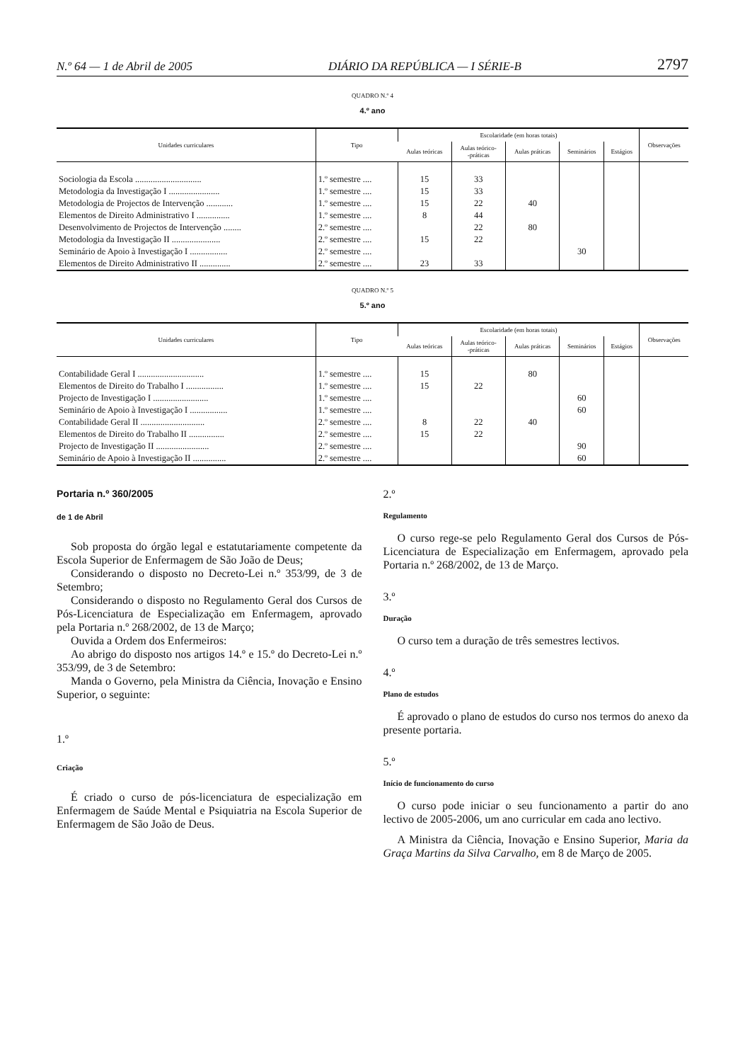N.º 64 — 1 de Abril de 2005 DIÁRIO DA REPÚBLICA — I SÉRIE-B 2797
QUADRO N.º 4
4.º ano
| Unidades curriculares | Tipo | Escolaridade (em horas totais) | | | | | Observações |
| --- | --- | --- | --- | --- | --- | --- | --- |
| | | Aulas teóricas | Aulas teórico- -práticas | Aulas práticas | Seminários | Estágios | |
| Sociologia da Escola .............................. | 1.º semestre .... | 15 | 33 | | | | |
| Metodologia da Investigação I ....................... | 1.º semestre .... | 15 | 33 | | | | |
| Metodologia de Projectos de Intervenção ............ | 1.º semestre .... | 15 | 22 | 40 | | | |
| Elementos de Direito Administrativo I ............... | 1.º semestre .... | 8 | 44 | | | | |
| Desenvolvimento de Projectos de Intervenção ........ | 2.º semestre .... | | 22 | 80 | | | |
| Metodologia da Investigação II ...................... | 2.º semestre .... | 15 | 22 | | | | |
| Seminário de Apoio à Investigação I ................. | 2.º semestre .... | | | | 30 | | |
| Elementos de Direito Administrativo II .............. | 2.º semestre .... | 23 | 33 | | | | |
QUADRO N.º 5
5.º ano
| Unidades curriculares | Tipo | Escolaridade (em horas totais) | | | | | Observações |
| --- | --- | --- | --- | --- | --- | --- | --- |
| | | Aulas teóricas | Aulas teórico- -práticas | Aulas práticas | Seminários | Estágios | |
| Contabilidade Geral I .............................. | 1.º semestre .... | 15 | | 80 | | | |
| Elementos de Direito do Trabalho I ................. | 1.º semestre .... | 15 | 22 | | | | |
| Projecto de Investigação I ......................... | 1.º semestre .... | | | | 60 | | |
| Seminário de Apoio à Investigação I ................. | 1.º semestre .... | | | | 60 | | |
| Contabilidade Geral II ............................. | 2.º semestre .... | 8 | 22 | 40 | | | |
| Elementos de Direito do Trabalho II ................ | 2.º semestre .... | 15 | 22 | | | | |
| Projecto de Investigação II ........................ | 2.º semestre .... | | | | 90 | | |
| Seminário de Apoio à Investigação II ............... | 2.º semestre .... | | | | 60 | | |
Portaria n.º 360/2005
de 1 de Abril
Sob proposta do órgão legal e estatutariamente competente da Escola Superior de Enfermagem de São João de Deus;
Considerando o disposto no Decreto-Lei n.º 353/99, de 3 de Setembro;
Considerando o disposto no Regulamento Geral dos Cursos de Pós-Licenciatura de Especialização em Enfermagem, aprovado pela Portaria n.º 268/2002, de 13 de Março;
Ouvida a Ordem dos Enfermeiros:
Ao abrigo do disposto nos artigos 14.º e 15.º do Decreto-Lei n.º 353/99, de 3 de Setembro:
Manda o Governo, pela Ministra da Ciência, Inovação e Ensino Superior, o seguinte:
1.º
Criação
É criado o curso de pós-licenciatura de especialização em Enfermagem de Saúde Mental e Psiquiatria na Escola Superior de Enfermagem de São João de Deus.
2.º
Regulamento
O curso rege-se pelo Regulamento Geral dos Cursos de Pós-Licenciatura de Especialização em Enfermagem, aprovado pela Portaria n.º 268/2002, de 13 de Março.
3.º
Duração
O curso tem a duração de três semestres lectivos.
4.º
Plano de estudos
É aprovado o plano de estudos do curso nos termos do anexo da presente portaria.
5.º
Início de funcionamento do curso
O curso pode iniciar o seu funcionamento a partir do ano lectivo de 2005-2006, um ano curricular em cada ano lectivo.
A Ministra da Ciência, Inovação e Ensino Superior, Maria da Graça Martins da Silva Carvalho, em 8 de Março de 2005.